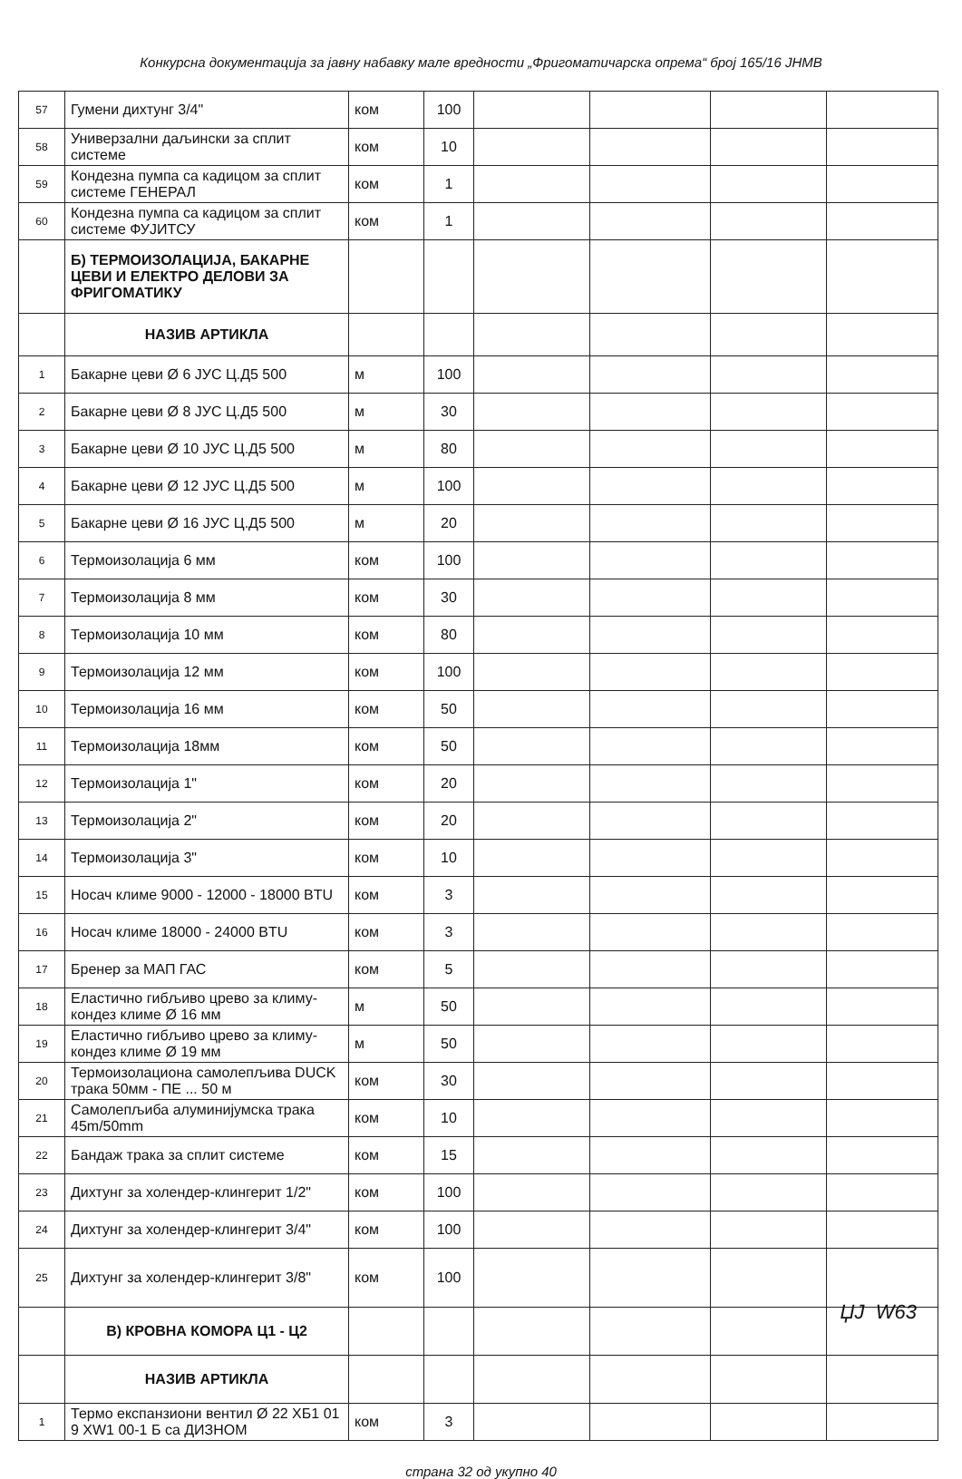Конкурсна документација за јавну набавку мале вредности „Фригоматичарска опрема“ број 165/16 ЈНМВ
| 57 | Гумени дихтунг 3/4" | ком | 100 | | | | |
| 58 | Универзални даљински за сплит системе | ком | 10 | | | | |
| 59 | Кондезна пумпа са кадицом за сплит системе ГЕНЕРАЛ | ком | 1 | | | | |
| 60 | Кондезна пумпа са кадицом за сплит системе ФУЈИТСУ | ком | 1 | | | | |
| | Б) ТЕРМОИЗОЛАЦИЈА, БАКАРНЕ ЦЕВИ И ЕЛЕКТРО ДЕЛОВИ ЗА ФРИГОМАТИКУ | | | | | | |
| | НАЗИВ АРТИКЛА | | | | | | |
| 1 | Бакарне цеви Ø 6 ЈУС Ц.Д5 500 | м | 100 | | | | |
| 2 | Бакарне цеви Ø 8 ЈУС Ц.Д5 500 | м | 30 | | | | |
| 3 | Бакарне цеви Ø 10 ЈУС Ц.Д5 500 | м | 80 | | | | |
| 4 | Бакарне цеви Ø 12 ЈУС Ц.Д5 500 | м | 100 | | | | |
| 5 | Бакарне цеви Ø 16 ЈУС Ц.Д5 500 | м | 20 | | | | |
| 6 | Термоизолација 6 мм | ком | 100 | | | | |
| 7 | Термоизолација 8 мм | ком | 30 | | | | |
| 8 | Термоизолација 10 мм | ком | 80 | | | | |
| 9 | Термоизолација 12 мм | ком | 100 | | | | |
| 10 | Термоизолација 16 мм | ком | 50 | | | | |
| 11 | Термоизолација 18мм | ком | 50 | | | | |
| 12 | Термоизолација 1" | ком | 20 | | | | |
| 13 | Термоизолација 2" | ком | 20 | | | | |
| 14 | Термоизолација 3" | ком | 10 | | | | |
| 15 | Носач климе 9000 - 12000 - 18000 BTU | ком | 3 | | | | |
| 16 | Носач климе 18000 - 24000 BTU | ком | 3 | | | | |
| 17 | Бренер за МАП ГАС | ком | 5 | | | | |
| 18 | Еластично гибљиво црево за климу-кондез климе Ø 16 мм | м | 50 | | | | |
| 19 | Еластично гибљиво црево за климу-кондез климе Ø 19 мм | м | 50 | | | | |
| 20 | Термоизолациона самолепљива DUCK трака 50мм - ПЕ ... 50 м | ком | 30 | | | | |
| 21 | Самолепљиба алуминијумска трака 45m/50mm | ком | 10 | | | | |
| 22 | Бандаж трака за сплит системе | ком | 15 | | | | |
| 23 | Дихтунг за холендер-клингерит 1/2" | ком | 100 | | | | |
| 24 | Дихтунг за холендер-клингерит 3/4" | ком | 100 | | | | |
| 25 | Дихтунг за холендер-клингерит 3/8" | ком | 100 | | | | |
| | В) КРОВНА КОМОРА Ц1 - Ц2 | | | | | | |
| | НАЗИВ АРТИКЛА | | | | | | |
| 1 | Термо експанзиони вентил Ø 22 ХБ1 01 9 XW1 00-1 Б са ДИЗНОМ | ком | 3 | | | | |
страна 32 од укупно 40
ЏЈ W63